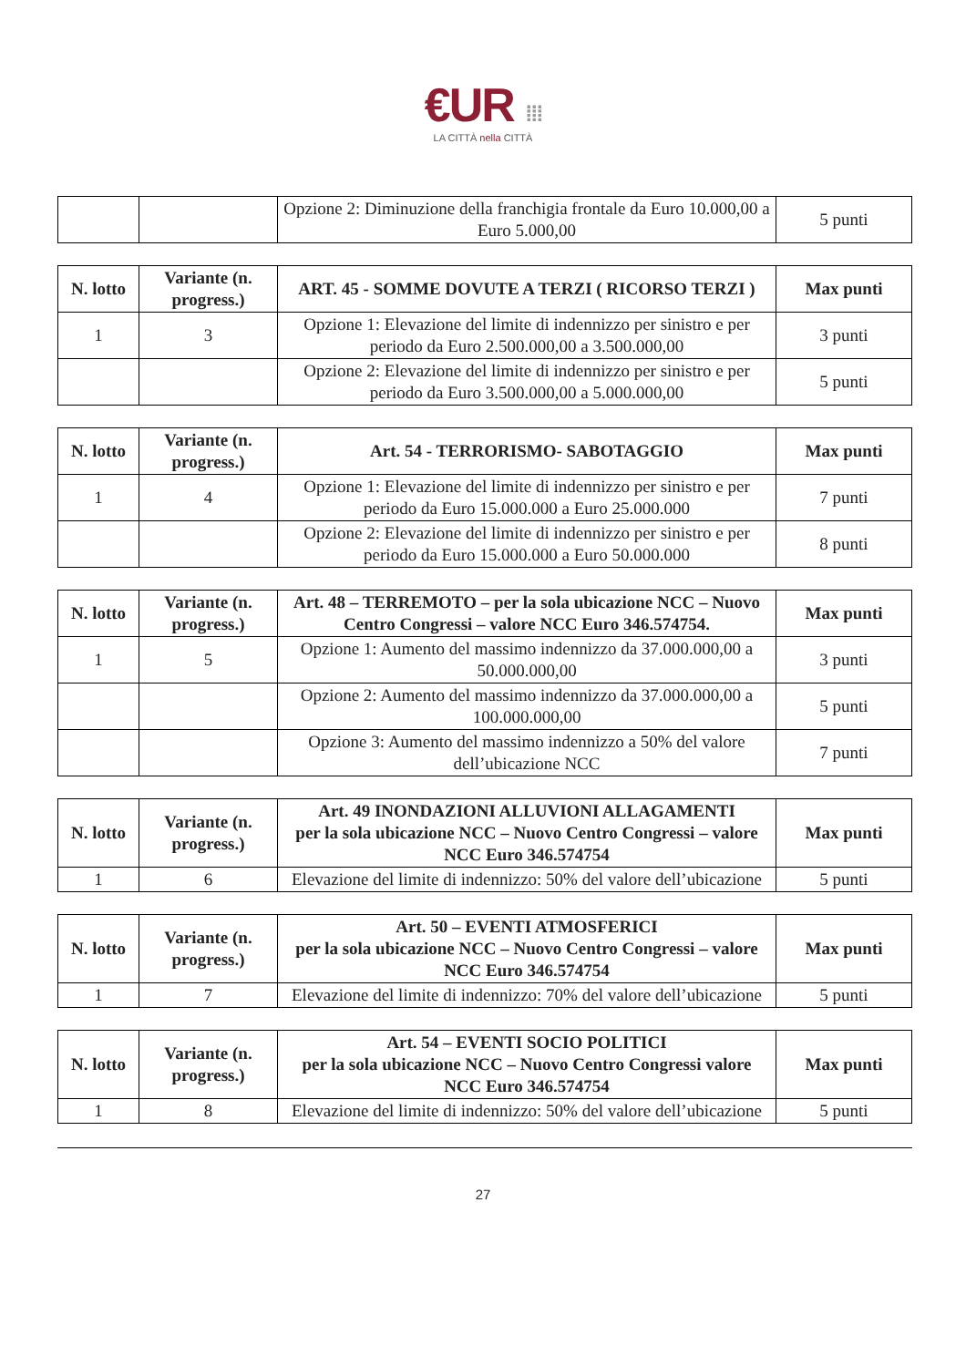€UR ⁞⁞⁞
LA CITTÀ nella CITTÀ
| | | Opzione 2: Diminuzione della franchigia frontale da Euro 10.000,00 a Euro 5.000,00 | 5 punti |
| N. lotto | Variante (n. progress.) | ART. 45 - SOMME DOVUTE A TERZI ( RICORSO TERZI ) | Max punti |
| --- | --- | --- | --- |
| 1 | 3 | Opzione 1: Elevazione del limite di indennizzo per sinistro e per periodo da Euro 2.500.000,00 a 3.500.000,00 | 3 punti |
| | | Opzione 2: Elevazione del limite di indennizzo per sinistro e per periodo da Euro 3.500.000,00 a 5.000.000,00 | 5 punti |
| N. lotto | Variante (n. progress.) | Art. 54 - TERRORISMO- SABOTAGGIO | Max punti |
| --- | --- | --- | --- |
| 1 | 4 | Opzione 1: Elevazione del limite di indennizzo per sinistro e per periodo da Euro 15.000.000 a Euro 25.000.000 | 7 punti |
| | | Opzione 2: Elevazione del limite di indennizzo per sinistro e per periodo da Euro 15.000.000 a Euro 50.000.000 | 8 punti |
| N. lotto | Variante (n. progress.) | Art. 48 – TERREMOTO – per la sola ubicazione NCC – Nuovo Centro Congressi – valore NCC Euro 346.574754. | Max punti |
| --- | --- | --- | --- |
| 1 | 5 | Opzione 1: Aumento del massimo indennizzo da 37.000.000,00 a 50.000.000,00 | 3 punti |
| | | Opzione 2: Aumento del massimo indennizzo da 37.000.000,00 a 100.000.000,00 | 5 punti |
| | | Opzione 3: Aumento del massimo indennizzo a 50% del valore dell’ubicazione NCC | 7 punti |
| N. lotto | Variante (n. progress.) | Art. 49 INONDAZIONI ALLUVIONI ALLAGAMENTI per la sola ubicazione NCC – Nuovo Centro Congressi – valore NCC Euro 346.574754 | Max punti |
| --- | --- | --- | --- |
| 1 | 6 | Elevazione del limite di indennizzo: 50% del valore dell’ubicazione | 5 punti |
| N. lotto | Variante (n. progress.) | Art. 50 – EVENTI ATMOSFERICI per la sola ubicazione NCC – Nuovo Centro Congressi – valore NCC Euro 346.574754 | Max punti |
| --- | --- | --- | --- |
| 1 | 7 | Elevazione del limite di indennizzo: 70% del valore dell’ubicazione | 5 punti |
| N. lotto | Variante (n. progress.) | Art. 54 – EVENTI SOCIO POLITICI per la sola ubicazione NCC – Nuovo Centro Congressi valore NCC Euro 346.574754 | Max punti |
| --- | --- | --- | --- |
| 1 | 8 | Elevazione del limite di indennizzo: 50% del valore dell’ubicazione | 5 punti |
27